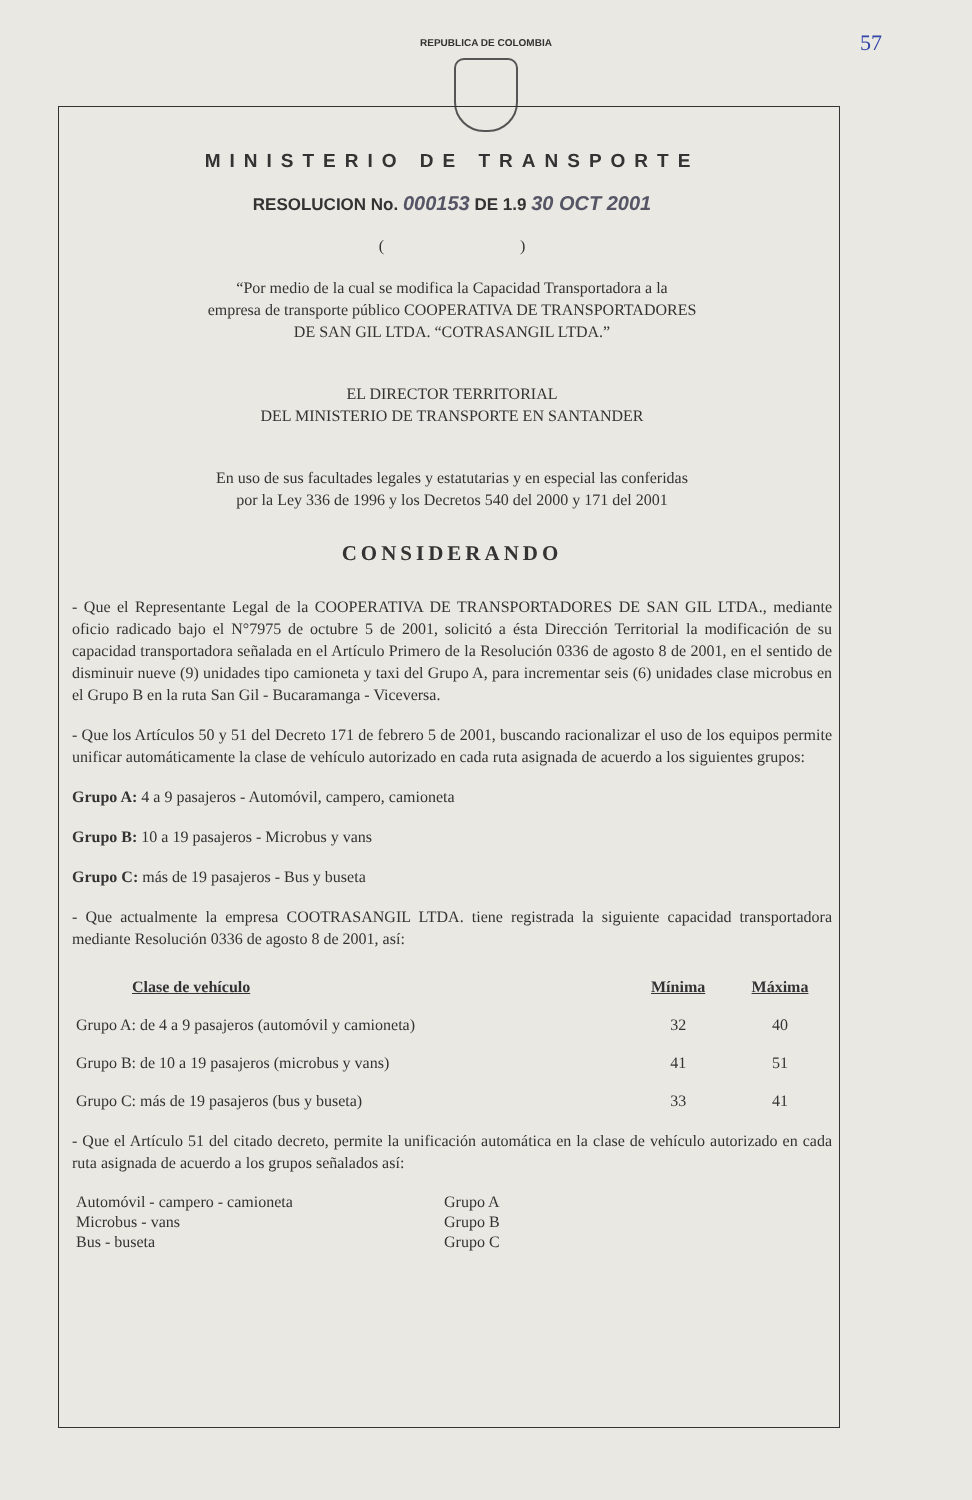REPUBLICA DE COLOMBIA
57
MINISTERIO DE TRANSPORTE
RESOLUCION No. 000153 DE 1.9 30 OCT 2001
( )
“Por medio de la cual se modifica la Capacidad Transportadora a la
empresa de transporte público COOPERATIVA DE TRANSPORTADORES
DE SAN GIL LTDA. “COTRASANGIL LTDA.”
EL DIRECTOR TERRITORIAL
DEL MINISTERIO DE TRANSPORTE EN SANTANDER
En uso de sus facultades legales y estatutarias y en especial las conferidas
por la Ley 336 de 1996 y los Decretos 540 del 2000 y 171 del 2001
CONSIDERANDO
- Que el Representante Legal de la COOPERATIVA DE TRANSPORTADORES DE SAN GIL LTDA., mediante oficio radicado bajo el N°7975 de octubre 5 de 2001, solicitó a ésta Dirección Territorial la modificación de su capacidad transportadora señalada en el Artículo Primero de la Resolución 0336 de agosto 8 de 2001, en el sentido de disminuir nueve (9) unidades tipo camioneta y taxi del Grupo A, para incrementar seis (6) unidades clase microbus en el Grupo B en la ruta San Gil - Bucaramanga - Viceversa.
- Que los Artículos 50 y 51 del Decreto 171 de febrero 5 de 2001, buscando racionalizar el uso de los equipos permite unificar automáticamente la clase de vehículo autorizado en cada ruta asignada de acuerdo a los siguientes grupos:
Grupo A: 4 a 9 pasajeros - Automóvil, campero, camioneta
Grupo B: 10 a 19 pasajeros - Microbus y vans
Grupo C: más de 19 pasajeros - Bus y buseta
- Que actualmente la empresa COOTRASANGIL LTDA. tiene registrada la siguiente capacidad transportadora mediante Resolución 0336 de agosto 8 de 2001, así:
| Clase de vehículo | Mínima | Máxima |
| --- | --- | --- |
| Grupo A: de 4 a 9 pasajeros (automóvil y camioneta) | 32 | 40 |
| Grupo B: de 10 a 19 pasajeros (microbus y vans) | 41 | 51 |
| Grupo C: más de 19 pasajeros (bus y buseta) | 33 | 41 |
- Que el Artículo 51 del citado decreto, permite la unificación automática en la clase de vehículo autorizado en cada ruta asignada de acuerdo a los grupos señalados así:
| Automóvil - campero - camioneta | Grupo A |
| Microbus - vans | Grupo B |
| Bus - buseta | Grupo C |